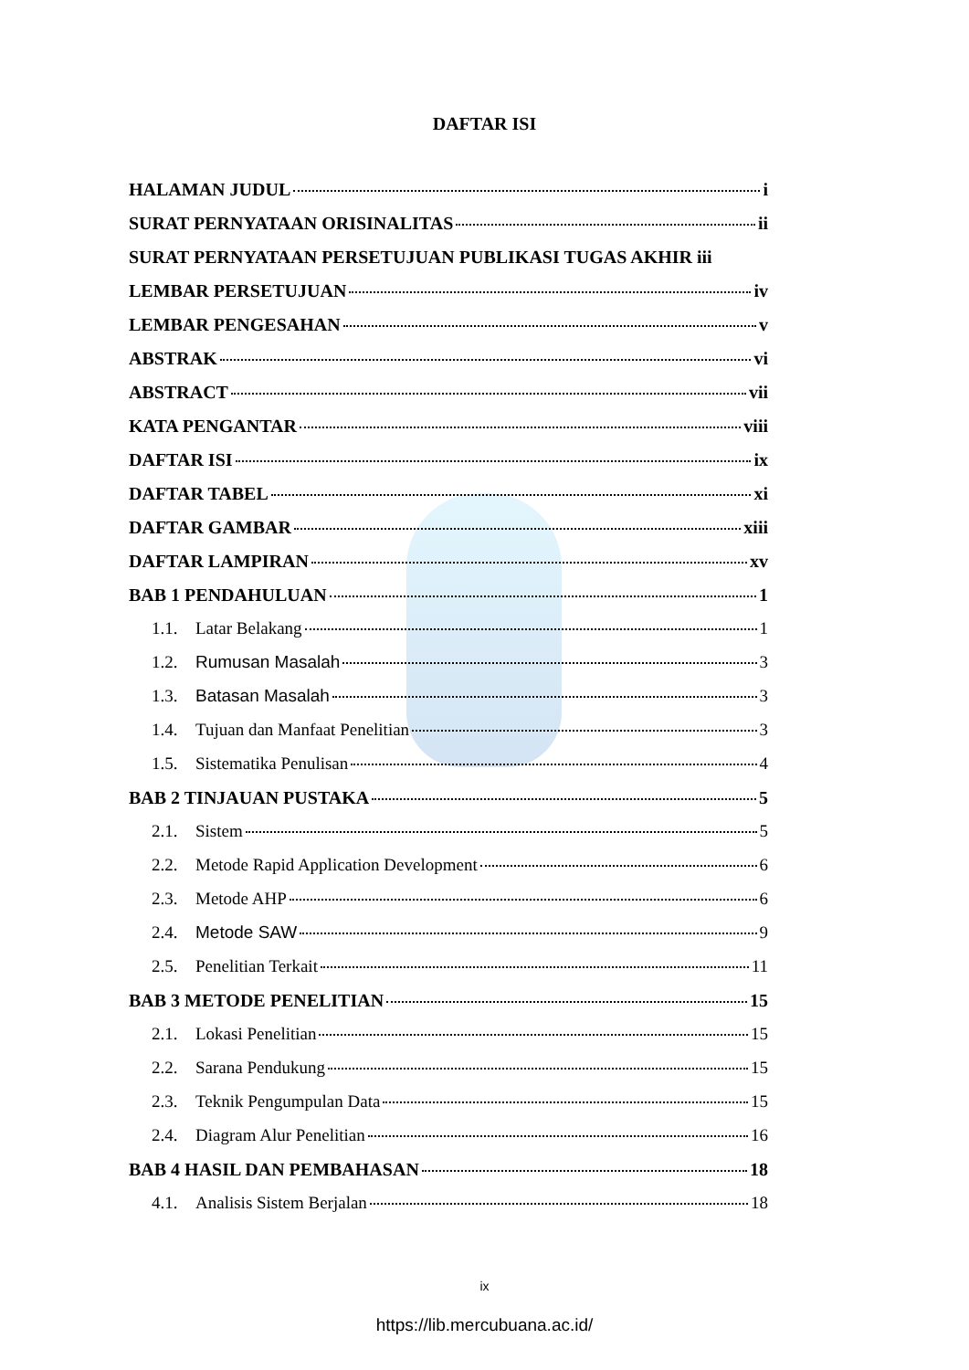DAFTAR ISI
HALAMAN JUDUL i
SURAT PERNYATAAN ORISINALITAS ii
SURAT PERNYATAAN PERSETUJUAN PUBLIKASI TUGAS AKHIR iii
LEMBAR PERSETUJUAN iv
LEMBAR PENGESAHAN v
ABSTRAK vi
ABSTRACT vii
KATA PENGANTAR viii
DAFTAR ISI ix
DAFTAR TABEL xi
DAFTAR GAMBAR xiii
DAFTAR LAMPIRAN xv
BAB 1 PENDAHULUAN 1
1.1. Latar Belakang 1
1.2. Rumusan Masalah 3
1.3. Batasan Masalah 3
1.4. Tujuan dan Manfaat Penelitian 3
1.5. Sistematika Penulisan 4
BAB 2 TINJAUAN PUSTAKA 5
2.1. Sistem 5
2.2. Metode Rapid Application Development 6
2.3. Metode AHP 6
2.4. Metode SAW 9
2.5. Penelitian Terkait 11
BAB 3 METODE PENELITIAN 15
2.1. Lokasi Penelitian 15
2.2. Sarana Pendukung 15
2.3. Teknik Pengumpulan Data 15
2.4. Diagram Alur Penelitian 16
BAB 4 HASIL DAN PEMBAHASAN 18
4.1. Analisis Sistem Berjalan 18
ix
https://lib.mercubuana.ac.id/